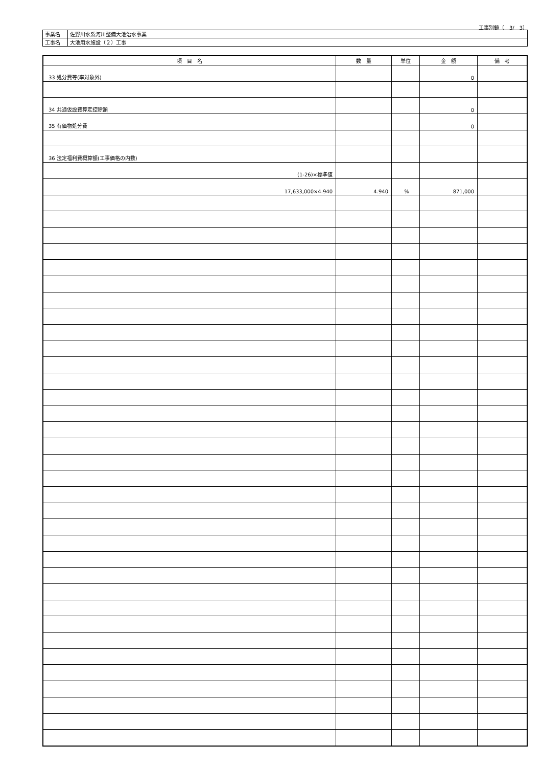工事別鏡（　3/　3）
| 事業名 | 佐野川水系河川整備大池治水事業 |
| 工事名 | 大池用水施設（２）工事 |
| 項 目 名 | 数 量 | 単位 | 金 額 | 備 考 |
| --- | --- | --- | --- | --- |
| 33 処分費等(率対象外) | | | 0 | |
| 34 共通仮設費算定控除額 | | | 0 | |
| 35 有価物処分費 | | | 0 | |
| 36 法定福利費概算額(工事価格の内数) | | | | |
| (1-26)×標準値 | | | | |
| 17,633,000×4.940 | 4.940 | % | 871,000 | |